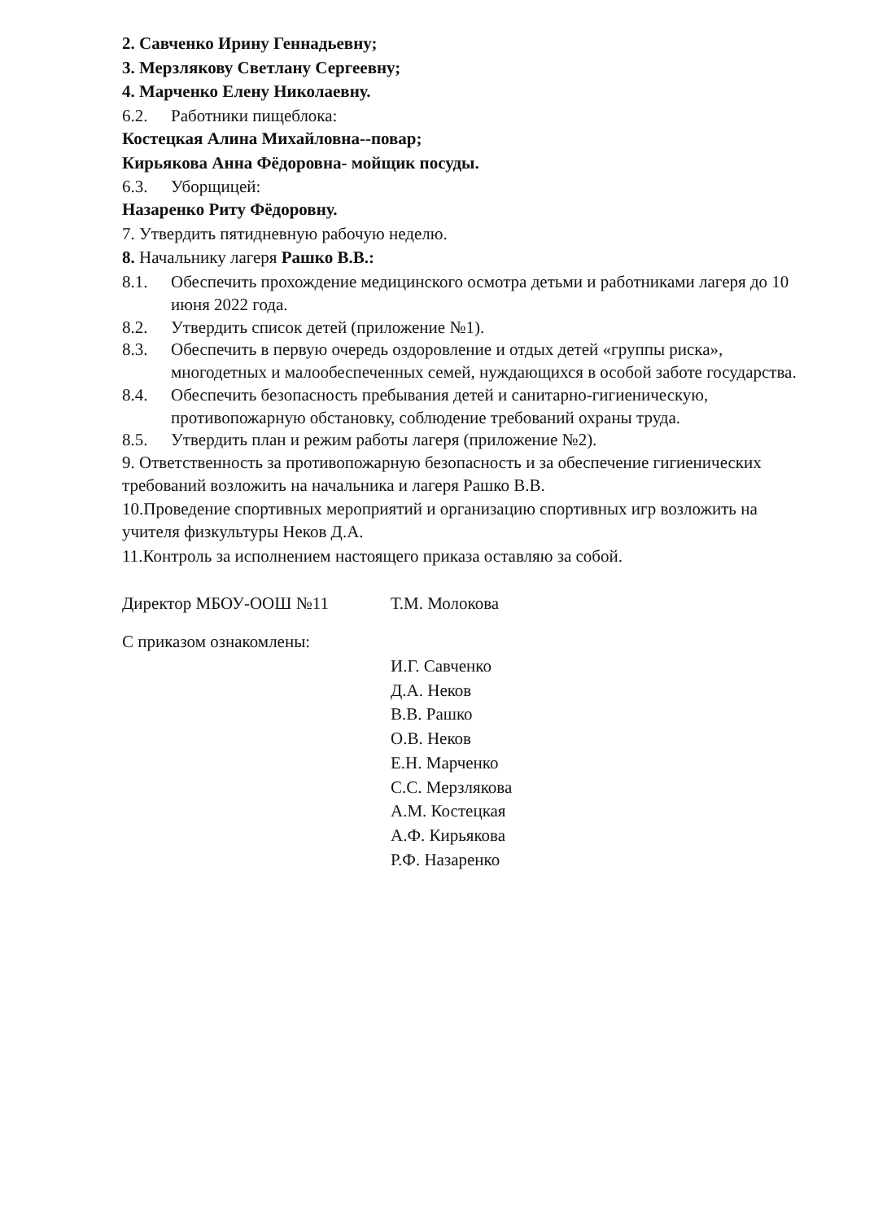2. Савченко Ирину Геннадьевну;
3. Мерзлякову Светлану Сергеевну;
4. Марченко Елену Николаевну.
6.2. Работники пищеблока:
Костецкая Алина Михайловна--повар;
Кирьякова Анна Фёдоровна- мойщик посуды.
6.3. Уборщицей:
Назаренко Риту Фёдоровну.
7. Утвердить пятидневную рабочую неделю.
8. Начальнику лагеря Рашко В.В.:
8.1. Обеспечить прохождение медицинского осмотра детьми и работниками лагеря до 10 июня 2022 года.
8.2. Утвердить список детей (приложение №1).
8.3. Обеспечить в первую очередь оздоровление и отдых детей «группы риска», многодетных и малообеспеченных семей, нуждающихся в особой заботе государства.
8.4. Обеспечить безопасность пребывания детей и санитарно-гигиеническую, противопожарную обстановку, соблюдение требований охраны труда.
8.5. Утвердить план и режим работы лагеря (приложение №2).
9. Ответственность за противопожарную безопасность и за обеспечение гигиенических требований возложить на начальника и лагеря Рашко В.В.
10.Проведение спортивных мероприятий и организацию спортивных игр возложить на учителя физкультуры Неков Д.А.
11.Контроль за исполнением настоящего приказа оставляю за собой.
Директор МБОУ-ООШ №11 Т.М. Молокова
С приказом ознакомлены:
И.Г. Савченко
Д.А. Неков
В.В. Рашко
О.В. Неков
Е.Н. Марченко
С.С. Мерзлякова
А.М. Костецкая
А.Ф. Кирьякова
Р.Ф. Назаренко